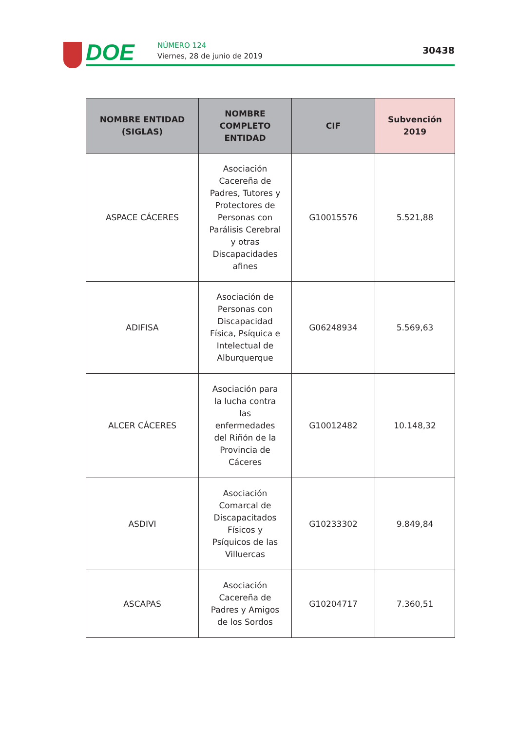DOE NÚMERO 124
Viernes, 28 de junio de 2019
30438
| NOMBRE ENTIDAD (SIGLAS) | NOMBRE COMPLETO ENTIDAD | CIF | Subvención 2019 |
| --- | --- | --- | --- |
| ASPACE CÁCERES | Asociación Cacereña de Padres, Tutores y Protectores de Personas con Parálisis Cerebral y otras Discapacidades afines | G10015576 | 5.521,88 |
| ADIFISA | Asociación de Personas con Discapacidad Física, Psíquica e Intelectual de Alburquerque | G06248934 | 5.569,63 |
| ALCER CÁCERES | Asociación para la lucha contra las enfermedades del Riñón de la Provincia de Cáceres | G10012482 | 10.148,32 |
| ASDIVI | Asociación Comarcal de Discapacitados Físicos y Psíquicos de las Villuercas | G10233302 | 9.849,84 |
| ASCAPAS | Asociación Cacereña de Padres y Amigos de los Sordos | G10204717 | 7.360,51 |